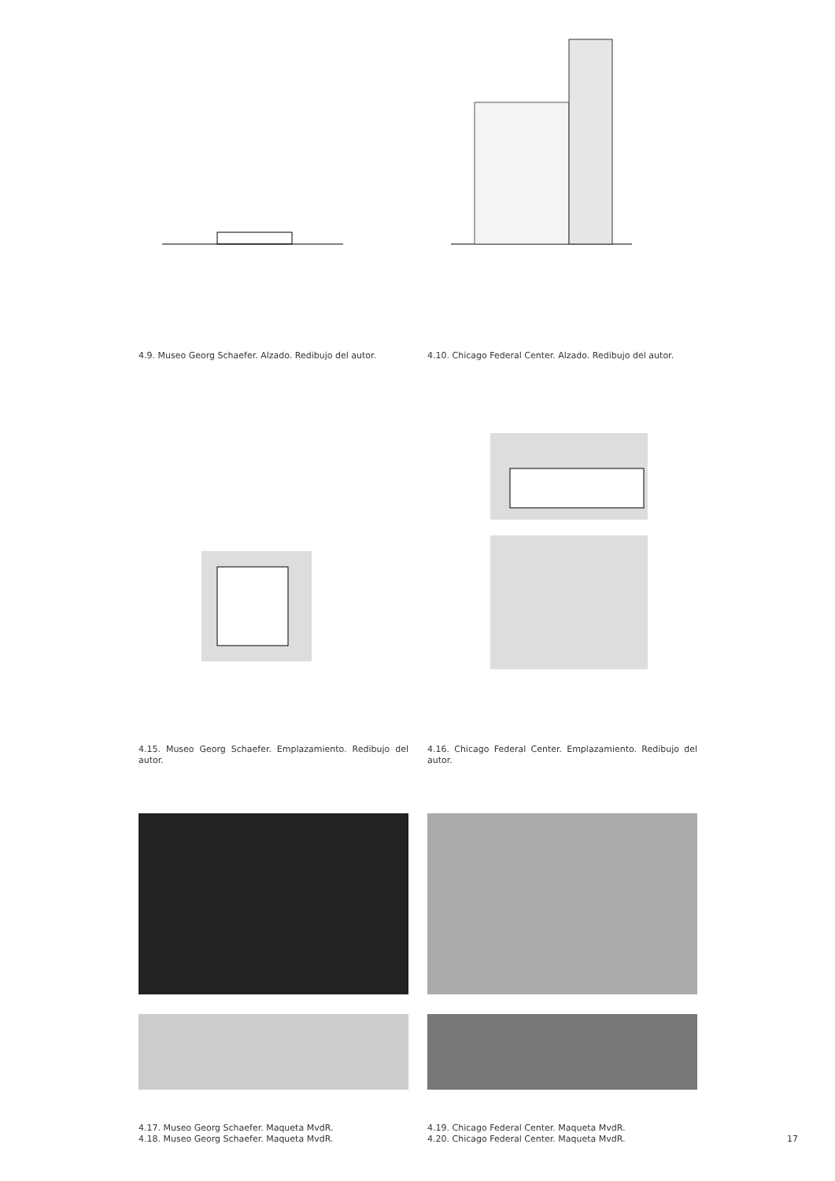4.9. Museo Georg Schaefer. Alzado. Redibujo del autor.
4.10. Chicago Federal Center. Alzado. Redibujo del autor.
4.15. Museo Georg Schaefer. Emplazamiento. Redibujo del autor.
4.16. Chicago Federal Center. Emplazamiento. Redibujo del autor.
4.17. Museo Georg Schaefer. Maqueta MvdR.
4.18. Museo Georg Schaefer. Maqueta MvdR.
4.19. Chicago Federal Center. Maqueta MvdR.
4.20. Chicago Federal Center. Maqueta MvdR.
17